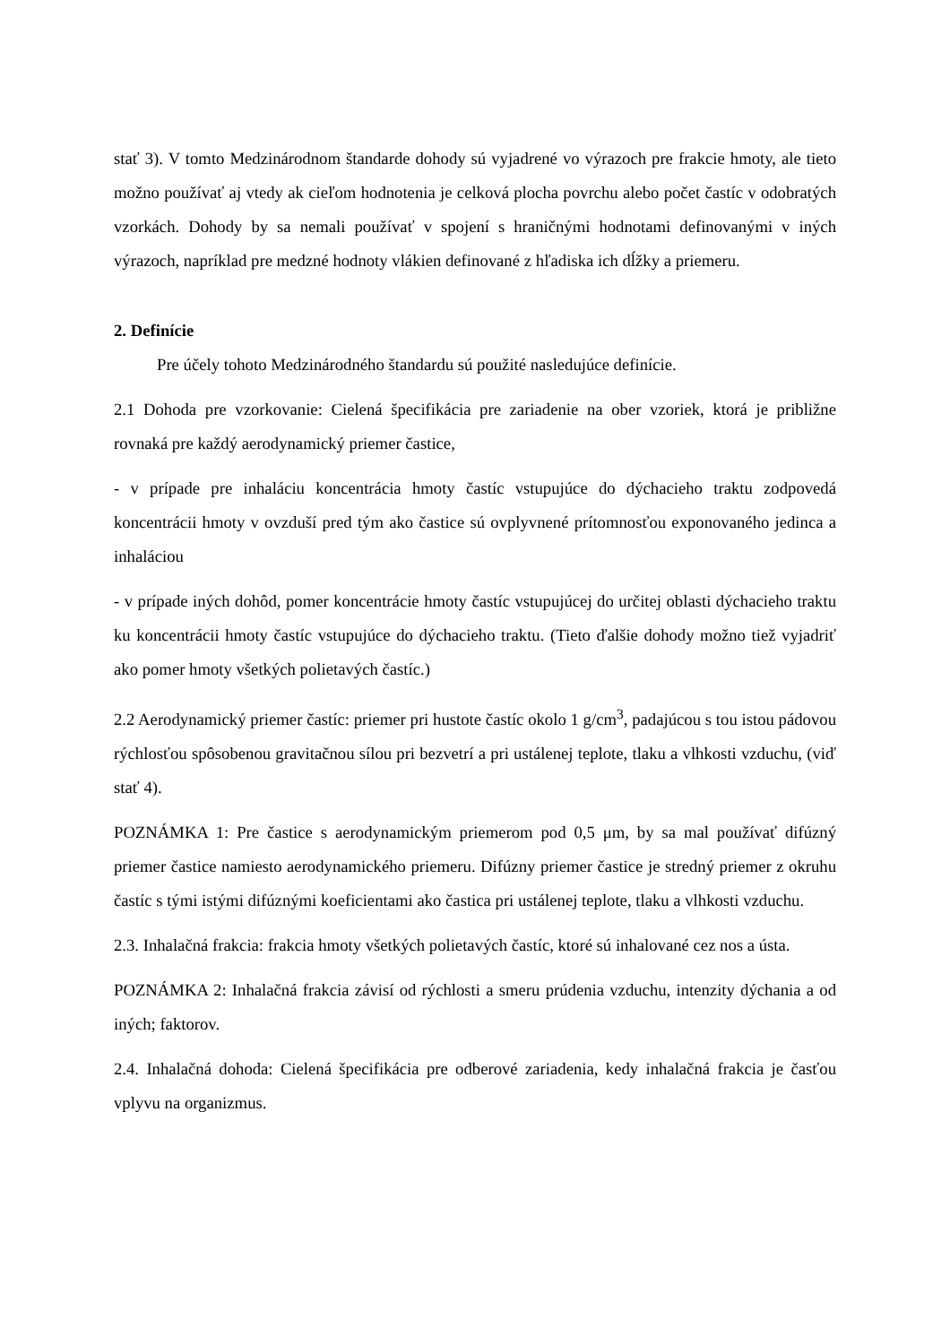stať 3). V tomto Medzinárodnom štandarde dohody sú vyjadrené vo výrazoch pre frakcie hmoty, ale tieto možno používať aj vtedy ak cieľom hodnotenia je celková plocha povrchu alebo počet častíc v odobratých vzorkách. Dohody by sa nemali používať v spojení s hraničnými hodnotami definovanými v iných výrazoch, napríklad pre medzné hodnoty vlákien definované z hľadiska ich dĺžky a priemeru.
2. Definície
Pre účely tohoto Medzinárodného štandardu sú použité nasledujúce definície.
2.1 Dohoda pre vzorkovanie: Cielená špecifikácia pre zariadenie na ober vzoriek, ktorá je približne rovnaká pre každý aerodynamický priemer častice,
- v prípade pre inhaláciu koncentrácia hmoty častíc vstupujúce do dýchacieho traktu zodpovedá koncentrácii hmoty v ovzduší pred tým ako častice sú ovplyvnené prítomnosťou exponovaného jedinca a inhaláciou
- v prípade iných dohôd, pomer koncentrácie hmoty častíc vstupujúcej do určitej oblasti dýchacieho traktu ku koncentrácii hmoty častíc vstupujúce do dýchacieho traktu. (Tieto ďalšie dohody možno tiež vyjadriť ako pomer hmoty všetkých polietavých častíc.)
2.2 Aerodynamický priemer častíc: priemer pri hustote častíc okolo 1 g/cm<sup>3</sup>, padajúcou s tou istou pádovou rýchlosťou spôsobenou gravitačnou sílou pri bezvetrí a pri ustálenej teplote, tlaku a vlhkosti vzduchu, (viď stať 4).
POZNÁMKA 1: Pre častice s aerodynamickým priemerom pod 0,5 μm, by sa mal používať difúzný priemer častice namiesto aerodynamického priemeru. Difúzny priemer častice je stredný priemer z okruhu častíc s tými istými difúznými koeficientami ako častica pri ustálenej teplote, tlaku a vlhkosti vzduchu.
2.3. Inhalačná frakcia: frakcia hmoty všetkých polietavých častíc, ktoré sú inhalované cez nos a ústa.
POZNÁMKA 2: Inhalačná frakcia závisí od rýchlosti a smeru prúdenia vzduchu, intenzity dýchania a od iných; faktorov.
2.4. Inhalačná dohoda: Cielená špecifikácia pre odberové zariadenia, kedy inhalačná frakcia je časťou vplyvu na organizmus.